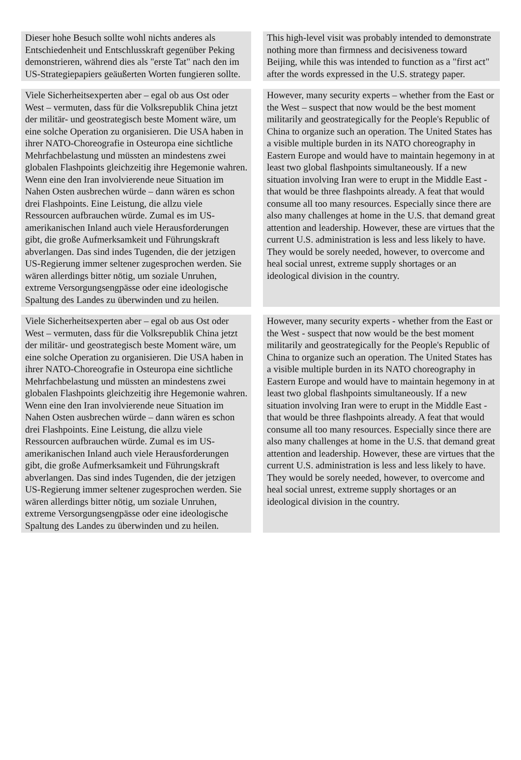| Dieser hohe Besuch sollte wohl nichts anderes als Entschiedenheit und Entschlusskraft gegenüber Peking demonstrieren, während dies als "erste Tat" nach den im US-Strategiepapiers geäußerten Worten fungieren sollte. | | This high-level visit was probably intended to demonstrate nothing more than firmness and decisiveness toward Beijing, while this was intended to function as a "first act" after the words expressed in the U.S. strategy paper. |
| Viele Sicherheitsexperten aber – egal ob aus Ost oder West – vermuten, dass für die Volksrepublik China jetzt der militär- und geostrategisch beste Moment wäre, um eine solche Operation zu organisieren. Die USA haben in ihrer NATO-Choreografie in Osteuropa eine sichtliche Mehrfachbelastung und müssten an mindestens zwei globalen Flashpoints gleichzeitig ihre Hegemonie wahren. Wenn eine den Iran involvierende neue Situation im Nahen Osten ausbrechen würde – dann wären es schon drei Flashpoints. Eine Leistung, die allzu viele Ressourcen aufbrauchen würde. Zumal es im US-amerikanischen Inland auch viele Herausforderungen gibt, die große Aufmerksamkeit und Führungskraft abverlangen. Das sind indes Tugenden, die der jetzigen US-Regierung immer seltener zugesprochen werden. Sie wären allerdings bitter nötig, um soziale Unruhen, extreme Versorgungsengpässe oder eine ideologische Spaltung des Landes zu überwinden und zu heilen. | | However, many security experts – whether from the East or the West – suspect that now would be the best moment militarily and geostrategically for the People's Republic of China to organize such an operation. The United States has a visible multiple burden in its NATO choreography in Eastern Europe and would have to maintain hegemony in at least two global flashpoints simultaneously. If a new situation involving Iran were to erupt in the Middle East - that would be three flashpoints already. A feat that would consume all too many resources. Especially since there are also many challenges at home in the U.S. that demand great attention and leadership. However, these are virtues that the current U.S. administration is less and less likely to have. They would be sorely needed, however, to overcome and heal social unrest, extreme supply shortages or an ideological division in the country. |
| Viele Sicherheitsexperten aber – egal ob aus Ost oder West – vermuten, dass für die Volksrepublik China jetzt der militär- und geostrategisch beste Moment wäre, um eine solche Operation zu organisieren. Die USA haben in ihrer NATO-Choreografie in Osteuropa eine sichtliche Mehrfachbelastung und müssten an mindestens zwei globalen Flashpoints gleichzeitig ihre Hegemonie wahren. Wenn eine den Iran involvierende neue Situation im Nahen Osten ausbrechen würde – dann wären es schon drei Flashpoints. Eine Leistung, die allzu viele Ressourcen aufbrauchen würde. Zumal es im US-amerikanischen Inland auch viele Herausforderungen gibt, die große Aufmerksamkeit und Führungskraft abverlangen. Das sind indes Tugenden, die der jetzigen US-Regierung immer seltener zugesprochen werden. Sie wären allerdings bitter nötig, um soziale Unruhen, extreme Versorgungsengpässe oder eine ideologische Spaltung des Landes zu überwinden und zu heilen. | | However, many security experts - whether from the East or the West - suspect that now would be the best moment militarily and geostrategically for the People's Republic of China to organize such an operation. The United States has a visible multiple burden in its NATO choreography in Eastern Europe and would have to maintain hegemony in at least two global flashpoints simultaneously. If a new situation involving Iran were to erupt in the Middle East - that would be three flashpoints already. A feat that would consume all too many resources. Especially since there are also many challenges at home in the U.S. that demand great attention and leadership. However, these are virtues that the current U.S. administration is less and less likely to have. They would be sorely needed, however, to overcome and heal social unrest, extreme supply shortages or an ideological division in the country. |